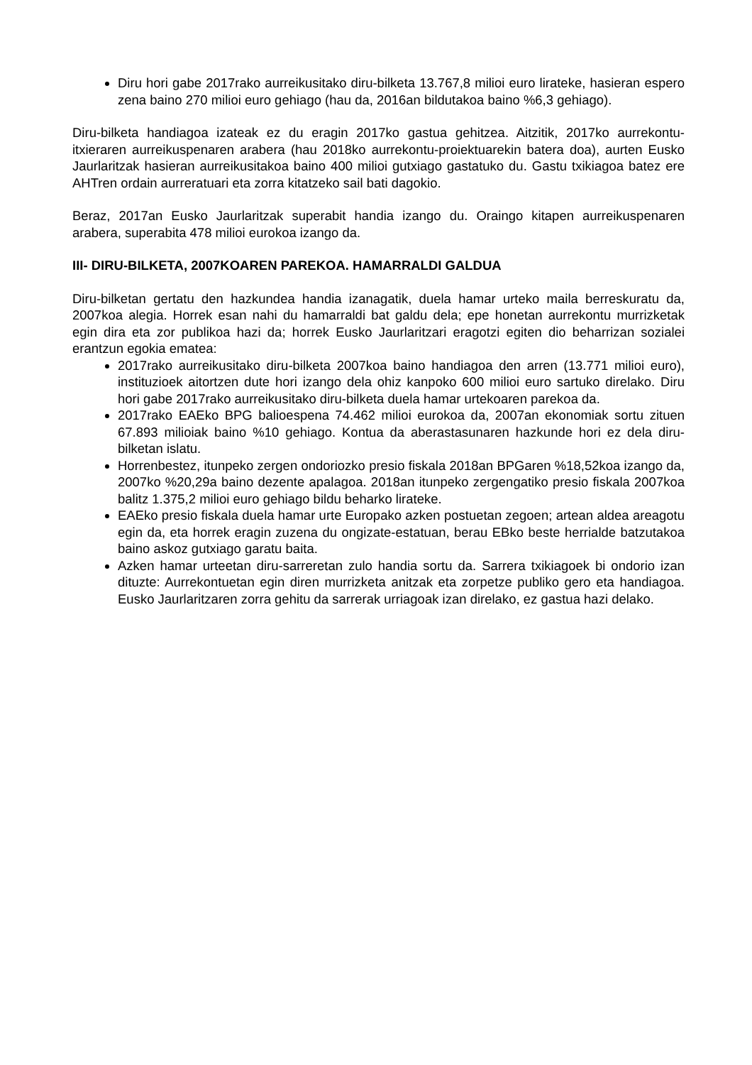Diru hori gabe 2017rako aurreikusitako diru-bilketa 13.767,8 milioi euro lirateke, hasieran espero zena baino 270 milioi euro gehiago (hau da, 2016an bildutakoa baino %6,3 gehiago).
Diru-bilketa handiagoa izateak ez du eragin 2017ko gastua gehitzea. Aitzitik, 2017ko aurrekontu-itxieraren aurreikuspenaren arabera (hau 2018ko aurrekontu-proiektuarekin batera doa), aurten Eusko Jaurlaritzak hasieran aurreikusitakoa baino 400 milioi gutxiago gastatuko du. Gastu txikiagoa batez ere AHTren ordain aurreratuari eta zorra kitatzeko sail bati dagokio.
Beraz, 2017an Eusko Jaurlaritzak superabit handia izango du. Oraingo kitapen aurreikuspenaren arabera, superabita 478 milioi eurokoa izango da.
III- DIRU-BILKETA, 2007KOAREN PAREKOA. HAMARRALDI GALDUA
Diru-bilketan gertatu den hazkundea handia izanagatik, duela hamar urteko maila berreskuratu da, 2007koa alegia. Horrek esan nahi du hamarraldi bat galdu dela; epe honetan aurrekontu murrizketak egin dira eta zor publikoa hazi da; horrek Eusko Jaurlaritzari eragotzi egiten dio beharrizan sozialei erantzun egokia ematea:
2017rako aurreikusitako diru-bilketa 2007koa baino handiagoa den arren (13.771 milioi euro), instituzioek aitortzen dute hori izango dela ohiz kanpoko 600 milioi euro sartuko direlako. Diru hori gabe 2017rako aurreikusitako diru-bilketa duela hamar urtekoaren parekoa da.
2017rako EAEko BPG balioespena 74.462 milioi eurokoa da, 2007an ekonomiak sortu zituen 67.893 milioiak baino %10 gehiago. Kontua da aberastasunaren hazkunde hori ez dela diru-bilketan islatu.
Horrenbestez, itunpeko zergen ondoriozko presio fiskala 2018an BPGaren %18,52koa izango da, 2007ko %20,29a baino dezente apalagoa. 2018an itunpeko zergengatiko presio fiskala 2007koa balitz 1.375,2 milioi euro gehiago bildu beharko lirateke.
EAEko presio fiskala duela hamar urte Europako azken postuetan zegoen; artean aldea areagotu egin da, eta horrek eragin zuzena du ongizate-estatuan, berau EBko beste herrialde batzutakoa baino askoz gutxiago garatu baita.
Azken hamar urteetan diru-sarreretan zulo handia sortu da. Sarrera txikiagoek bi ondorio izan dituzte: Aurrekontuetan egin diren murrizketa anitzak eta zorpetze publiko gero eta handiagoa. Eusko Jaurlaritzaren zorra gehitu da sarrerak urriagoak izan direlako, ez gastua hazi delako.